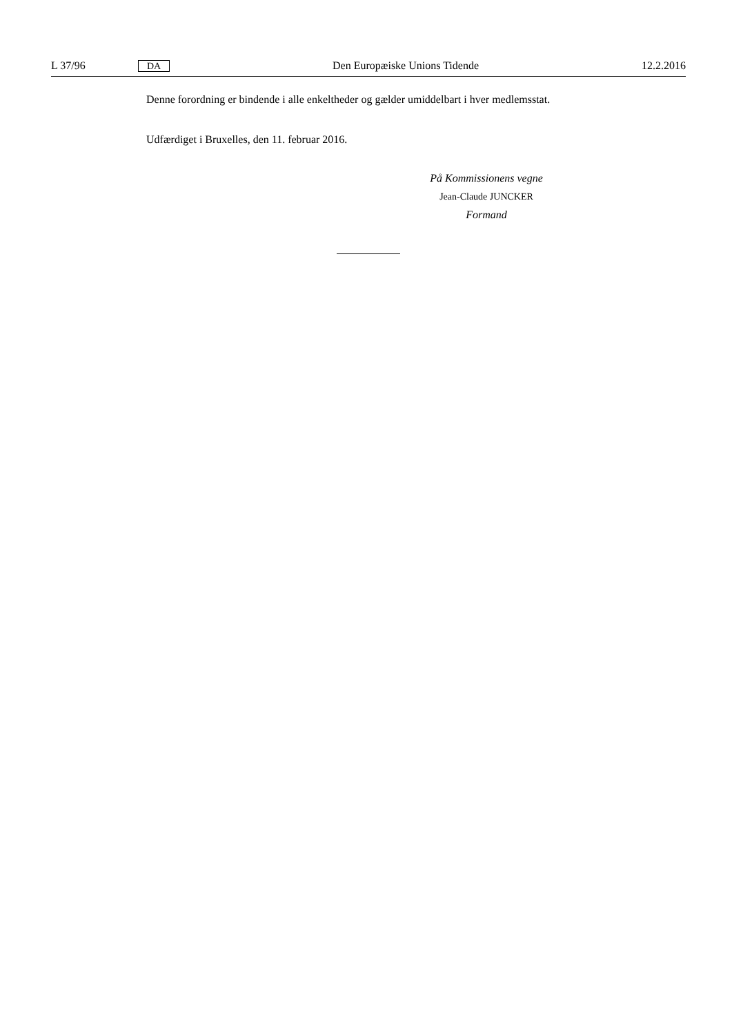L 37/96 DA Den Europæiske Unions Tidende 12.2.2016
Denne forordning er bindende i alle enkeltheder og gælder umiddelbart i hver medlemsstat.
Udfærdiget i Bruxelles, den 11. februar 2016.
På Kommissionens vegne
Jean-Claude JUNCKER
Formand